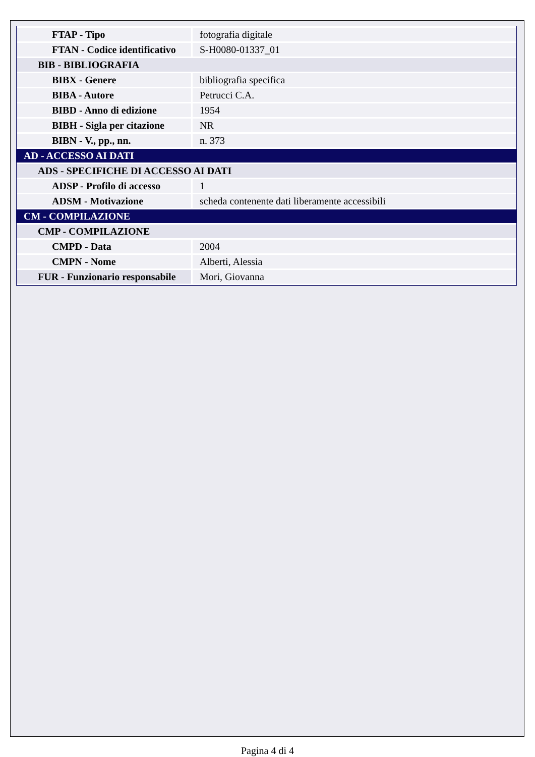| FTAP - Tipo | fotografia digitale |
| FTAN - Codice identificativo | S-H0080-01337_01 |
| BIB - BIBLIOGRAFIA | |
| BIBX - Genere | bibliografia specifica |
| BIBA - Autore | Petrucci C.A. |
| BIBD - Anno di edizione | 1954 |
| BIBH - Sigla per citazione | NR |
| BIBN - V., pp., nn. | n. 373 |
| AD - ACCESSO AI DATI | |
| ADS - SPECIFICHE DI ACCESSO AI DATI | |
| ADSP - Profilo di accesso | 1 |
| ADSM - Motivazione | scheda contenente dati liberamente accessibili |
| CM - COMPILAZIONE | |
| CMP - COMPILAZIONE | |
| CMPD - Data | 2004 |
| CMPN - Nome | Alberti, Alessia |
| FUR - Funzionario responsabile | Mori, Giovanna |
Pagina 4 di 4